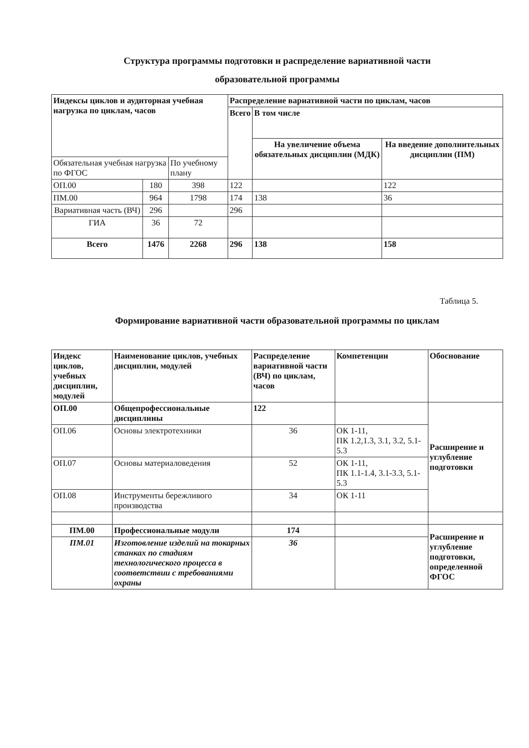Структура программы подготовки и распределение вариативной части
образовательной программы
| Индексы циклов и аудиторная учебная нагрузка по циклам, часов | | | Распределение вариативной части по циклам, часов | | |
| --- | --- | --- | --- | --- | --- |
| | | | Всего | В том числе | |
| | | | | На увеличение объема обязательных дисциплин (МДК) | На введение дополнительных дисциплин (ПМ) |
| Обязательная учебная нагрузка по ФГОС | | По учебному плану | | | |
| ОП.00 | 180 | 398 | 122 | | 122 |
| ПМ.00 | 964 | 1798 | 174 | 138 | 36 |
| Вариативная часть (ВЧ) | 296 | | 296 | | |
| ГИА | 36 | 72 | | | |
| Всего | 1476 | 2268 | 296 | 138 | 158 |
Таблица 5.
Формирование вариативной части образовательной программы по циклам
| Индекс циклов, учебных дисциплин, модулей | Наименование циклов, учебных дисциплин, модулей | Распределение вариативной части (ВЧ) по циклам, часов | Компетенции | Обоснование |
| --- | --- | --- | --- | --- |
| ОП.00 | Общепрофессиональные дисциплины | 122 | | Расширение и углубление подготовки |
| ОП.06 | Основы электротехники | 36 | ОК 1-11, ПК 1.2,1.3, 3.1, 3.2, 5.1-5.3 | |
| ОП.07 | Основы материаловедения | 52 | ОК 1-11, ПК 1.1-1.4, 3.1-3.3, 5.1-5.3 | |
| ОП.08 | Инструменты бережливого производства | 34 | ОК 1-11 | |
| ПМ.00 | Профессиональные модули | 174 | | Расширение и углубление подготовки, определенной ФГОС |
| ПМ.01 | Изготовление изделий на токарных станках по стадиям технологического процесса в соответствии с требованиями охраны | 36 | | |